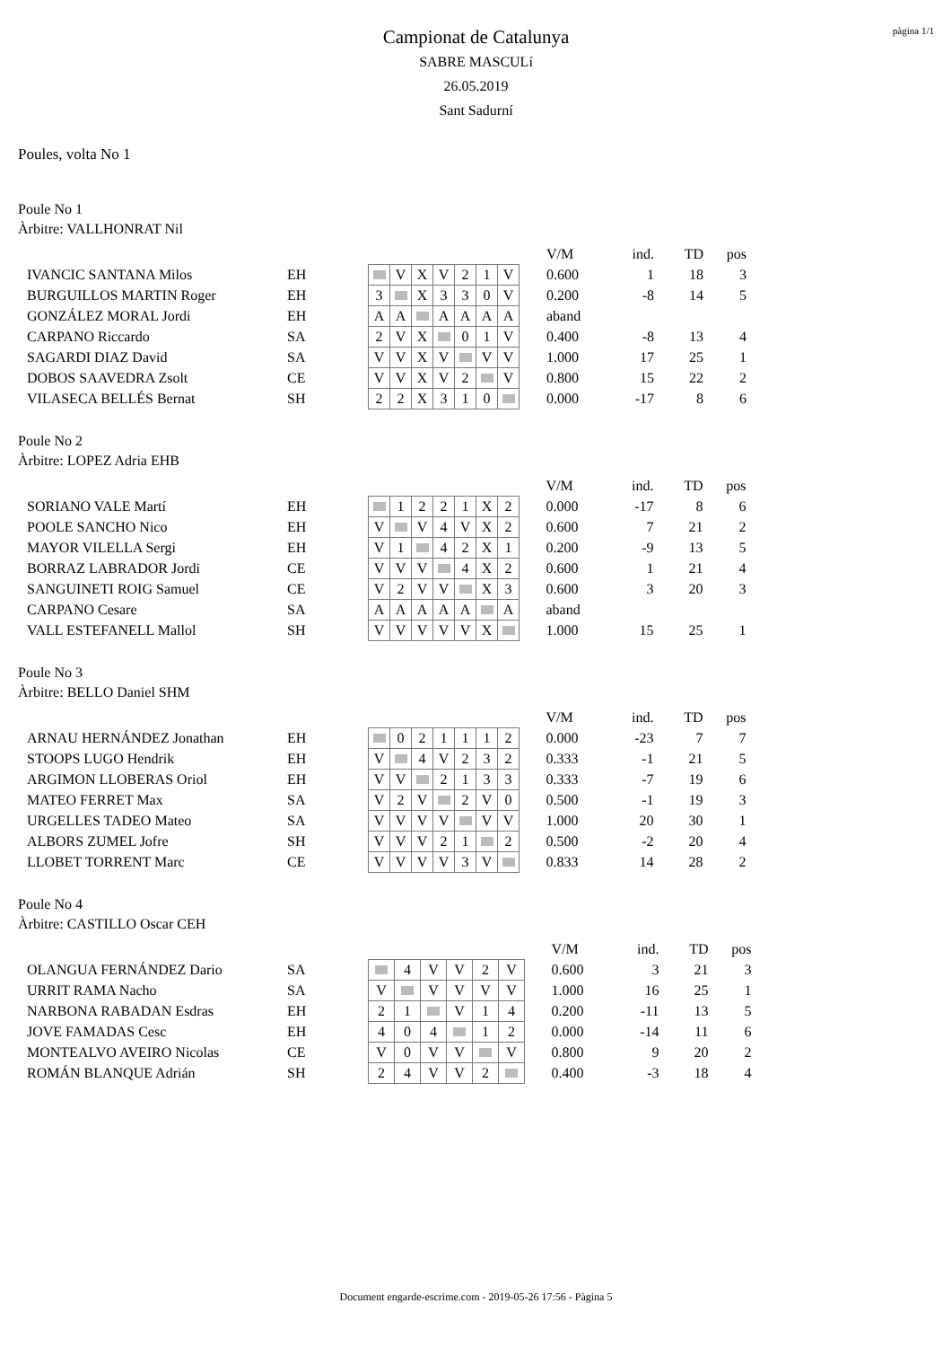pàgina 1/1
Campionat de Catalunya
SABRE MASCULí
26.05.2019
Sant Sadurní
Poules, volta No 1
Poule No 1
Àrbitre: VALLHONRAT Nil
| | | | | | | | | | | V/M | ind. | TD | pos |
| IVANCIC SANTANA Milos | EH | | V | X | V | 2 | 1 | V | | 0.600 | 1 | 18 | 3 |
| BURGUILLOS MARTIN Roger | EH | 3 | | X | 3 | 3 | 0 | V | | 0.200 | -8 | 14 | 5 |
| GONZÁLEZ MORAL Jordi | EH | A | A | | A | A | A | A | | aband | | | |
| CARPANO Riccardo | SA | 2 | V | X | | 0 | 1 | V | | 0.400 | -8 | 13 | 4 |
| SAGARDI DIAZ David | SA | V | V | X | V | | V | V | | 1.000 | 17 | 25 | 1 |
| DOBOS SAAVEDRA Zsolt | CE | V | V | X | V | 2 | | V | | 0.800 | 15 | 22 | 2 |
| VILASECA BELLÉS Bernat | SH | 2 | 2 | X | 3 | 1 | 0 | | | 0.000 | -17 | 8 | 6 |
Poule No 2
Àrbitre: LOPEZ Adria EHB
| | | | | | | | | | | V/M | ind. | TD | pos |
| SORIANO VALE Martí | EH | | 1 | 2 | 2 | 1 | X | 2 | | 0.000 | -17 | 8 | 6 |
| POOLE SANCHO Nico | EH | V | | V | 4 | V | X | 2 | | 0.600 | 7 | 21 | 2 |
| MAYOR VILELLA Sergi | EH | V | 1 | | 4 | 2 | X | 1 | | 0.200 | -9 | 13 | 5 |
| BORRAZ LABRADOR Jordi | CE | V | V | V | | 4 | X | 2 | | 0.600 | 1 | 21 | 4 |
| SANGUINETI ROIG Samuel | CE | V | 2 | V | V | | X | 3 | | 0.600 | 3 | 20 | 3 |
| CARPANO Cesare | SA | A | A | A | A | A | | A | | aband | | | |
| VALL ESTEFANELL Mallol | SH | V | V | V | V | V | X | | | 1.000 | 15 | 25 | 1 |
Poule No 3
Àrbitre: BELLO Daniel SHM
| | | | | | | | | | | V/M | ind. | TD | pos |
| ARNAU HERNÁNDEZ Jonathan | EH | | 0 | 2 | 1 | 1 | 1 | 2 | | 0.000 | -23 | 7 | 7 |
| STOOPS LUGO Hendrik | EH | V | | 4 | V | 2 | 3 | 2 | | 0.333 | -1 | 21 | 5 |
| ARGIMON LLOBERAS Oriol | EH | V | V | | 2 | 1 | 3 | 3 | | 0.333 | -7 | 19 | 6 |
| MATEO FERRET Max | SA | V | 2 | V | | 2 | V | 0 | | 0.500 | -1 | 19 | 3 |
| URGELLES TADEO Mateo | SA | V | V | V | V | | V | V | | 1.000 | 20 | 30 | 1 |
| ALBORS ZUMEL Jofre | SH | V | V | V | 2 | 1 | | 2 | | 0.500 | -2 | 20 | 4 |
| LLOBET TORRENT Marc | CE | V | V | V | V | 3 | V | | | 0.833 | 14 | 28 | 2 |
Poule No 4
Àrbitre: CASTILLO Oscar CEH
| | | | | | | | | | V/M | ind. | TD | pos |
| OLANGUA FERNÁNDEZ Dario | SA | | 4 | V | V | 2 | V | | 0.600 | 3 | 21 | 3 |
| URRIT RAMA Nacho | SA | V | | V | V | V | V | | 1.000 | 16 | 25 | 1 |
| NARBONA RABADAN Esdras | EH | 2 | 1 | | V | 1 | 4 | | 0.200 | -11 | 13 | 5 |
| JOVE FAMADAS Cesc | EH | 4 | 0 | 4 | | 1 | 2 | | 0.000 | -14 | 11 | 6 |
| MONTEALVO AVEIRO Nicolas | CE | V | 0 | V | V | | V | | 0.800 | 9 | 20 | 2 |
| ROMÁN BLANQUE Adrián | SH | 2 | 4 | V | V | 2 | | | 0.400 | -3 | 18 | 4 |
Document engarde-escrime.com - 2019-05-26 17:56 - Pàgina 5